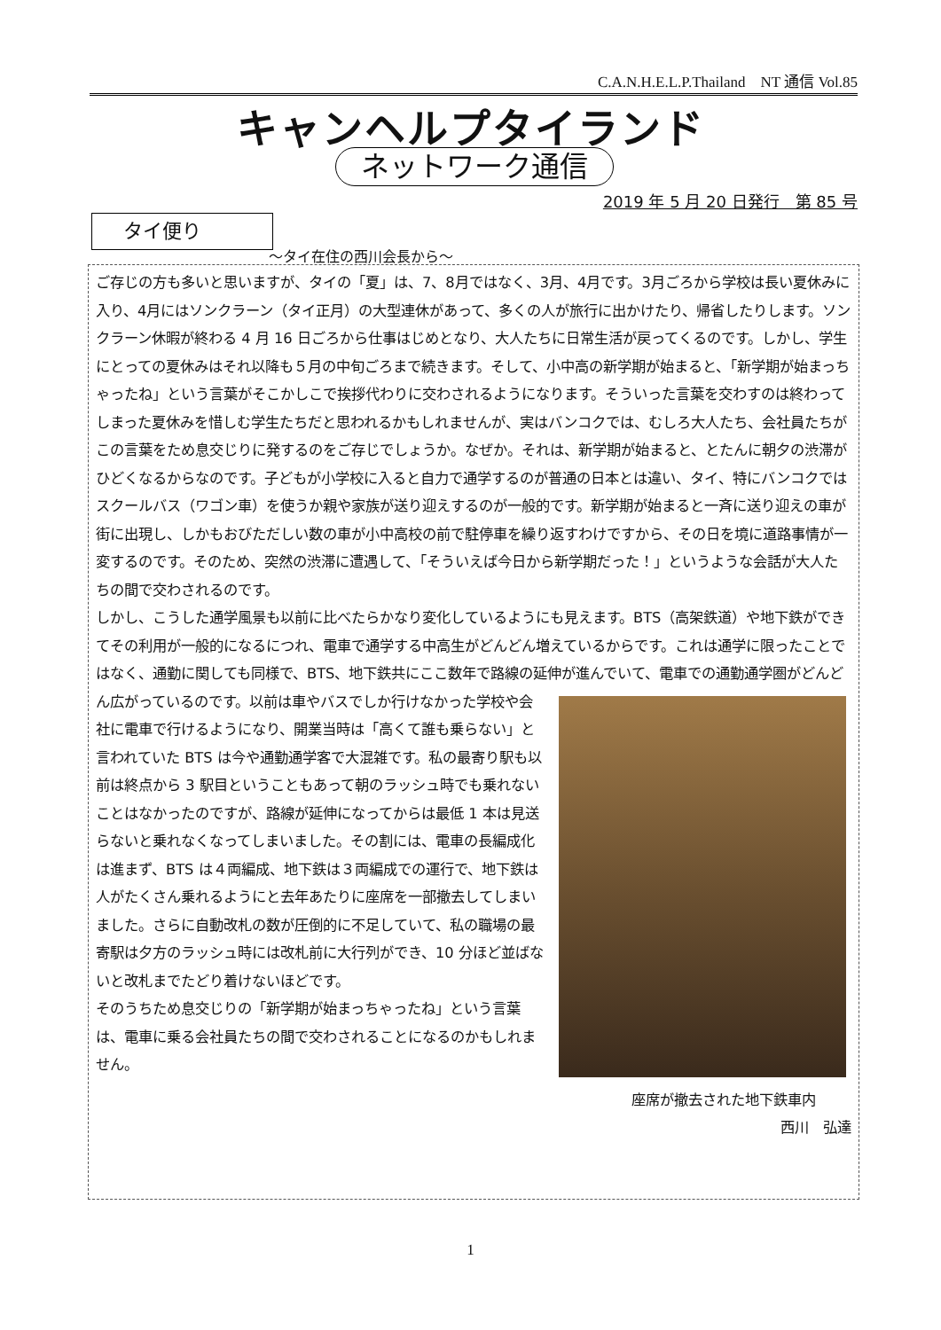C.A.N.H.E.L.P.Thailand　NT 通信 Vol.85
キャンヘルプタイランド
ネットワーク通信
2019 年 5 月 20 日発行　第 85 号
タイ便り
～タイ在住の西川会長から～
ご存じの方も多いと思いますが、タイの「夏」は、7、8月ではなく、3月、4月です。3月ごろから学校は長い夏休みに入り、4月にはソンクラーン（タイ正月）の大型連休があって、多くの人が旅行に出かけたり、帰省したりします。ソンクラーン休暇が終わる 4 月 16 日ごろから仕事はじめとなり、大人たちに日常生活が戻ってくるのです。しかし、学生にとっての夏休みはそれ以降も５月の中旬ごろまで続きます。そして、小中高の新学期が始まると、「新学期が始まっちゃったね」という言葉がそこかしこで挨拶代わりに交わされるようになります。そういった言葉を交わすのは終わってしまった夏休みを惜しむ学生たちだと思われるかもしれませんが、実はバンコクでは、むしろ大人たち、会社員たちがこの言葉をため息交じりに発するのをご存じでしょうか。なぜか。それは、新学期が始まると、とたんに朝夕の渋滞がひどくなるからなのです。子どもが小学校に入ると自力で通学するのが普通の日本とは違い、タイ、特にバンコクではスクールバス（ワゴン車）を使うか親や家族が送り迎えするのが一般的です。新学期が始まると一斉に送り迎えの車が街に出現し、しかもおびただしい数の車が小中高校の前で駐停車を繰り返すわけですから、その日を境に道路事情が一変するのです。そのため、突然の渋滞に遭遇して、「そういえば今日から新学期だった！」というような会話が大人たちの間で交わされるのです。
しかし、こうした通学風景も以前に比べたらかなり変化しているようにも見えます。BTS（高架鉄道）や地下鉄ができてその利用が一般的になるにつれ、電車で通学する中高生がどんどん増えているからです。これは通学に限ったことではなく、通勤に関しても同様で、BTS、地下鉄共にここ数年で路線の延伸が進んでいて、電車での通勤通学圏がどんどん広がっているのです。以前は車やバスでしか行けなかった学校や会 社に電車で行けるようになり、開業当時は「高くて誰も乗らない」と言われていた BTS は今や通勤通学客で大混雑です。私の最寄り駅も以前は終点から 3 駅目ということもあって朝のラッシュ時でも乗れないことはなかったのですが、路線が延伸になってからは最低 1 本は見送らないと乗れなくなってしまいました。その割には、電車の長編成化は進まず、BTS は４両編成、地下鉄は３両編成での運行で、地下鉄は人がたくさん乗れるようにと去年あたりに座席を一部撤去してしまいました。さらに自動改札の数が圧倒的に不足していて、私の職場の最寄駅は夕方のラッシュ時には改札前に大行列ができ、10 分ほど並ばないと改札までたどり着けないほどです。
そのうちため息交じりの「新学期が始まっちゃったね」という言葉は、電車に乗る会社員たちの間で交わされることになるのかもしれません。
座席が撤去された地下鉄車内
西川　弘達
1